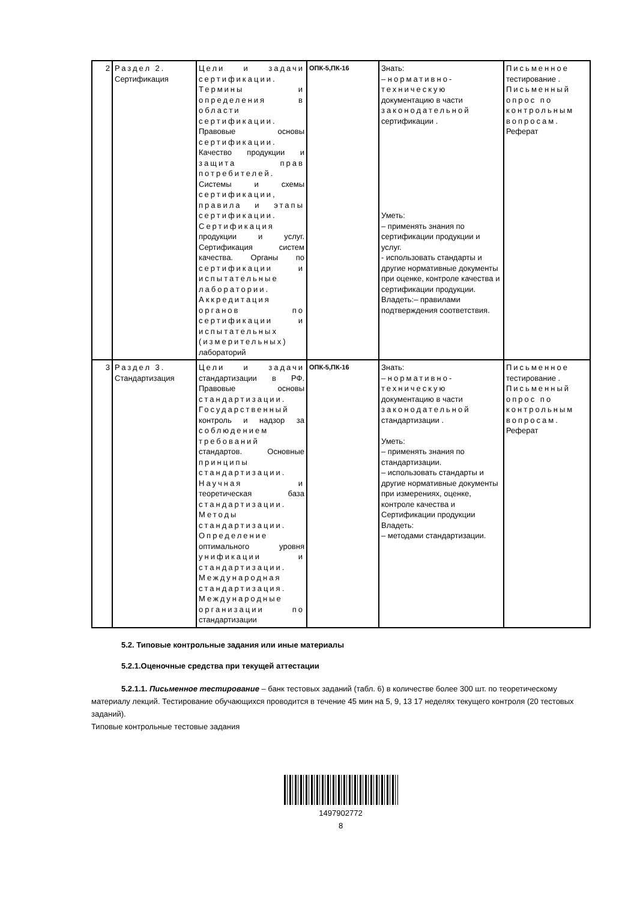| 2 | Раздел 2. Сертификация | Цели и задачи сертификации. Термины и определения в области сертификации. Правовые основы сертификации. Качество продукции и защита прав потребителей. Системы и схемы сертификации, правила и этапы сертификации. Сертификация продукции и услуг. Сертификация систем качества. Органы по сертификации и испытательные лаборатории. Аккредитация органов по сертификации и испытательных (измерительных) лабораторий | ОПК-5,ПК-16 | Знать: – нормативно-техническую документацию в части законодательной сертификации . Уметь: – применять знания по сертификации продукции и услуг. - использовать стандарты и другие нормативные документы при оценке, контроле качества и сертификации продукции. Владеть:– правилами подтверждения соответствия. | Письменное тестирование . Письменный опрос по контрольным вопросам. Реферат |
| 3 | Раздел 3. Стандартизация | Цели и задачи стандартизации в РФ. Правовые основы стандартизации. Государственный контроль и надзор за соблюдением требований стандартов. Основные принципы стандартизации. Научная и теоретическая база стандартизации. Методы стандартизации. Определение оптимального уровня унификации и стандартизации. Международная стандартизация. Международные организации по стандартизации | ОПК-5,ПК-16 | Знать: – нормативно-техническую документацию в части законодательной стандартизации . Уметь: – применять знания по стандартизации. – использовать стандарты и другие нормативные документы при измерениях, оценке, контроле качества и Сертификации продукции Владеть: – методами стандартизации. | Письменное тестирование . Письменный опрос по контрольным вопросам. Реферат |
5.2. Типовые контрольные задания или иные материалы
5.2.1.Оценочные средства при текущей аттестации
5.2.1.1. Письменное тестирование – банк тестовых заданий (табл. 6) в количестве более 300 шт. по теоретическому материалу лекций. Тестирование обучающихся проводится в течение 45 мин на 5, 9, 13 17 неделях текущего контроля (20 тестовых заданий).
Типовые контрольные тестовые задания
1497902772
8